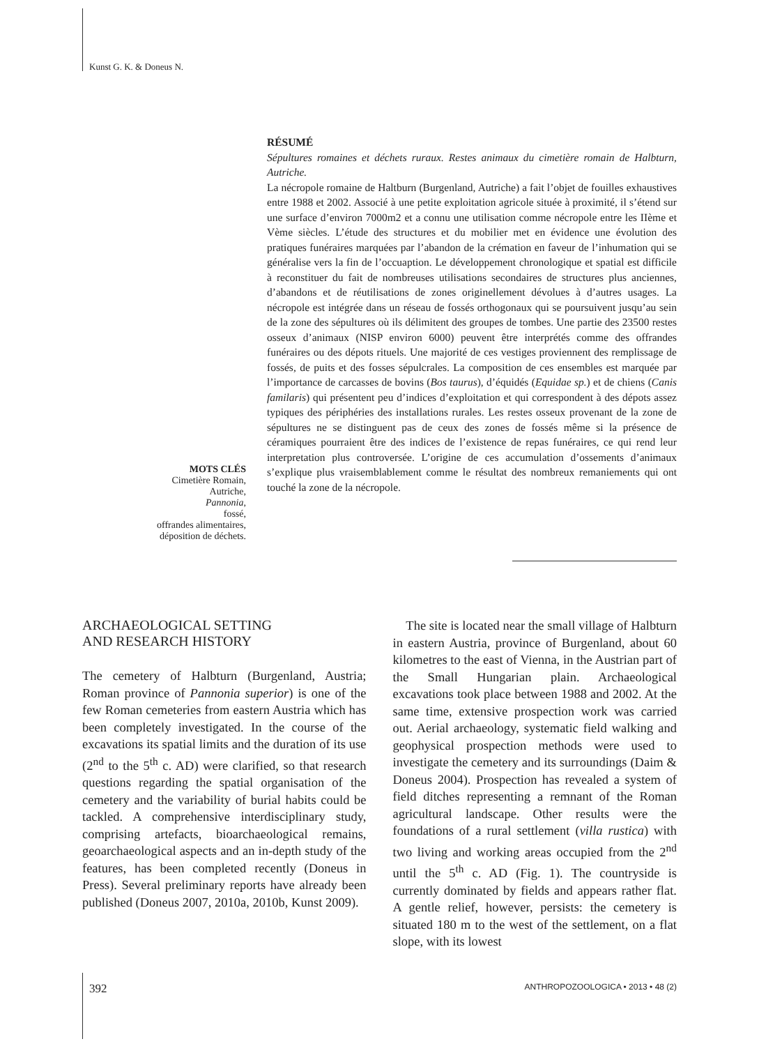Kunst G. K. & Doneus N.
RÉSUMÉ
Sépultures romaines et déchets ruraux. Restes animaux du cimetière romain de Halbturn, Autriche.
La nécropole romaine de Haltburn (Burgenland, Autriche) a fait l’objet de fouilles exhaustives entre 1988 et 2002. Associé à une petite exploitation agricole située à proximité, il s’étend sur une surface d’environ 7000m2 et a connu une utilisation comme nécropole entre les IIème et Vème siècles. L’étude des structures et du mobilier met en évidence une évolution des pratiques funéraires marquées par l’abandon de la crémation en faveur de l’inhumation qui se généralise vers la fin de l’occuaption. Le développement chronologique et spatial est difficile à reconstituer du fait de nombreuses utilisations secondaires de structures plus anciennes, d’abandons et de réutilisations de zones originellement dévolues à d’autres usages. La nécropole est intégrée dans un réseau de fossés orthogonaux qui se poursuivent jusqu’au sein de la zone des sépultures où ils délimitent des groupes de tombes. Une partie des 23500 restes osseux d’animaux (NISP environ 6000) peuvent être interprétés comme des offrandes funéraires ou des dépots rituels. Une majorité de ces vestiges proviennent des remplissage de fossés, de puits et des fosses sépulcrales. La composition de ces ensembles est marquée par l’importance de carcasses de bovins (Bos taurus), d’équidés (Equidae sp.) et de chiens (Canis familaris) qui présentent peu d’indices d’exploitation et qui correspondent à des dépots assez typiques des périphéries des installations rurales. Les restes osseux provenant de la zone de sépultures ne se distinguent pas de ceux des zones de fossés même si la présence de céramiques pourraient être des indices de l’existence de repas funéraires, ce qui rend leur interpretation plus controversée. L’origine de ces accumulation d’ossements d’animaux s’explique plus vraisemblablement comme le résultat des nombreux remaniements qui ont touché la zone de la nécropole.
MOTS CLÉS
Cimetière Romain,
Autriche,
Pannonia,
fossé,
offrandes alimentaires,
déposition de déchets.
ARCHAEOLOGICAL SETTING
AND RESEARCH HISTORY
The cemetery of Halbturn (Burgenland, Austria; Roman province of Pannonia superior) is one of the few Roman cemeteries from eastern Austria which has been completely investigated. In the course of the excavations its spatial limits and the duration of its use (2<sup>nd</sup> to the 5<sup>th</sup> c. AD) were clarified, so that research questions regarding the spatial organisation of the cemetery and the variability of burial habits could be tackled. A comprehensive interdisciplinary study, comprising artefacts, bioarchaeological remains, geoarchaeological aspects and an in-depth study of the features, has been completed recently (Doneus in Press). Several preliminary reports have already been published (Doneus 2007, 2010a, 2010b, Kunst 2009).
The site is located near the small village of Halbturn in eastern Austria, province of Burgenland, about 60 kilometres to the east of Vienna, in the Austrian part of the Small Hungarian plain. Archaeological excavations took place between 1988 and 2002. At the same time, extensive prospection work was carried out. Aerial archaeology, systematic field walking and geophysical prospection methods were used to investigate the cemetery and its surroundings (Daim & Doneus 2004). Prospection has revealed a system of field ditches representing a remnant of the Roman agricultural landscape. Other results were the foundations of a rural settlement (villa rustica) with two living and working areas occupied from the 2<sup>nd</sup> until the 5<sup>th</sup> c. AD (Fig. 1). The countryside is currently dominated by fields and appears rather flat. A gentle relief, however, persists: the cemetery is situated 180 m to the west of the settlement, on a flat slope, with its lowest
392 ANTHROPOZOOLOGICA • 2013 • 48 (2)